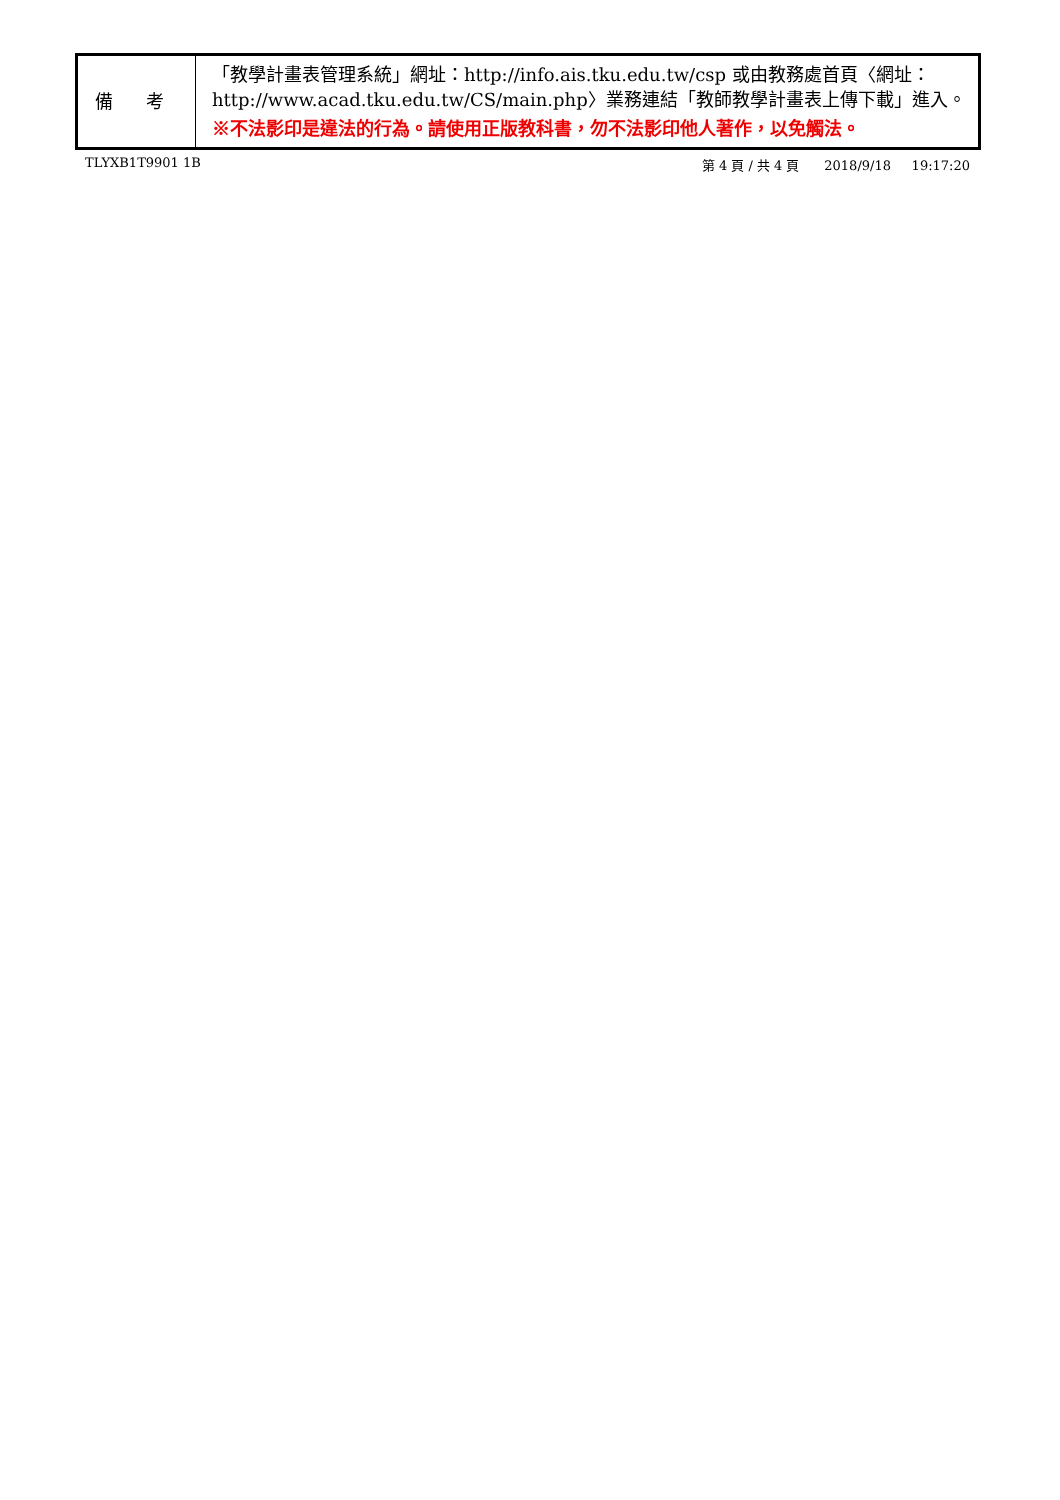| 備 考 | 「教學計畫表管理系統」網址： http://info.ais.tku.edu.tw/csp 或由教務處首頁〈網址： http://www.acad.tku.edu.tw/CS/main.php 〉業務連結「教師教學計畫表上傳下載」進入。 ※不法影印是違法的行為。請使用正版教科書，勿不法影印他人著作，以免觸法。 |
TLYXB1T9901 1B 第 4 頁 / 共 4 頁 2018/9/18 19:17:20